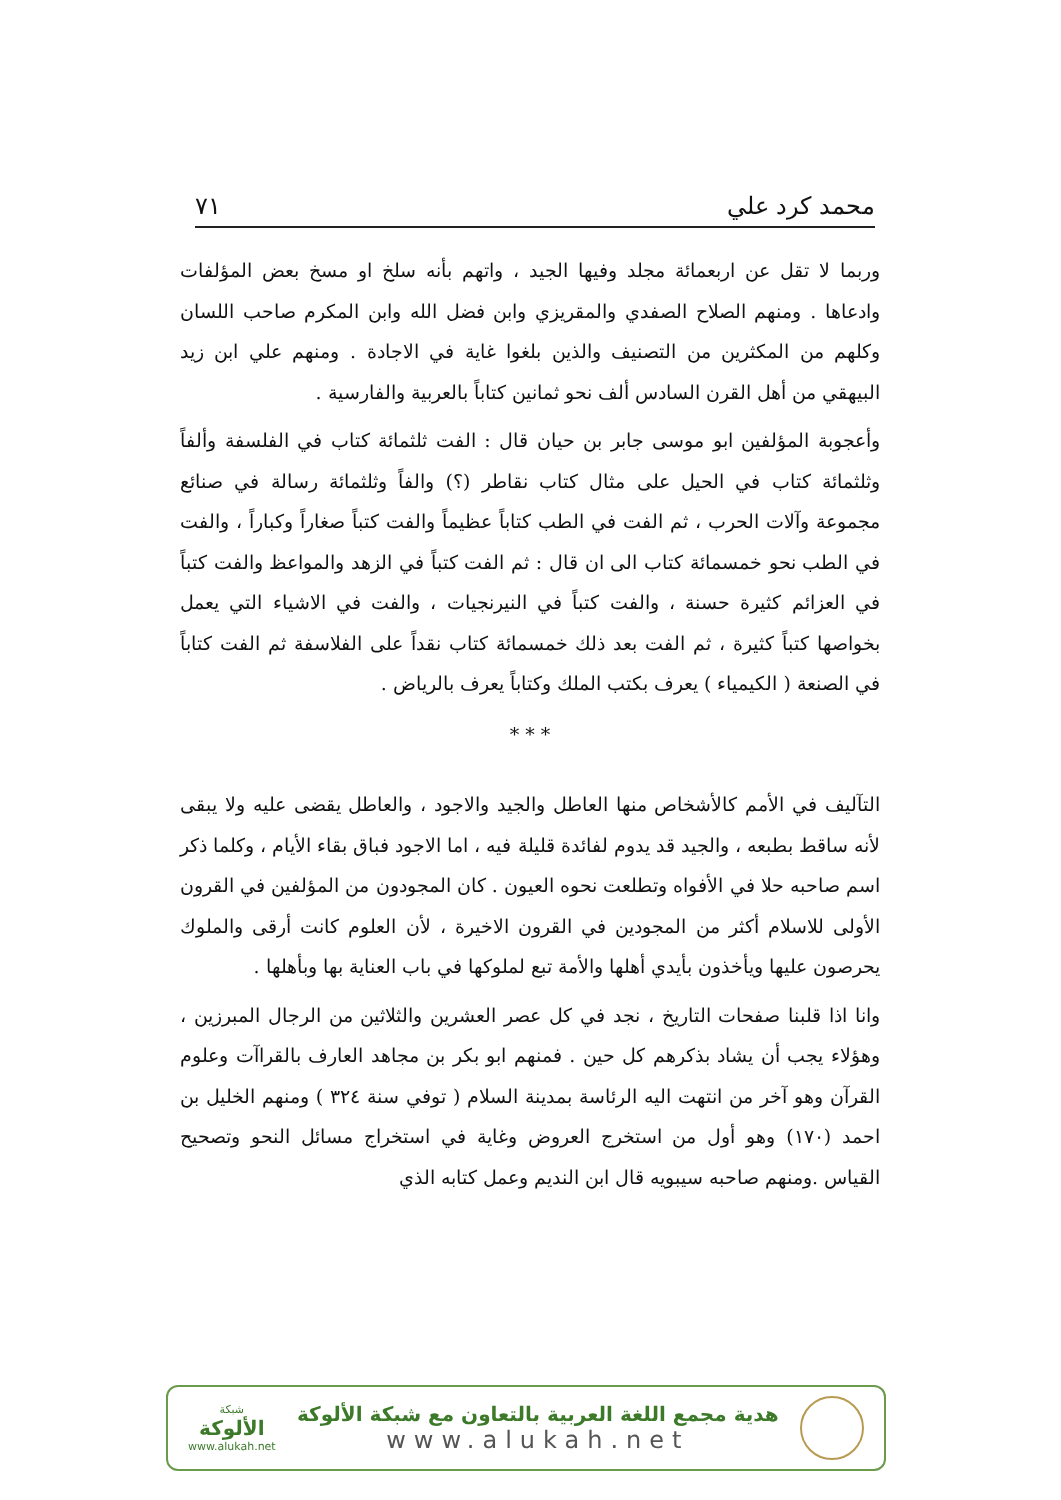محمد كرد علي ٧١
وربما لا تقل عن اربعمائة مجلد وفيها الجيد ، واتهم بأنه سلخ او مسخ بعض المؤلفات وادعاها . ومنهم الصلاح الصفدي والمقريزي وابن فضل الله وابن المكرم صاحب اللسان وكلهم من المكثرين من التصنيف والذين بلغوا غاية في الاجادة . ومنهم علي ابن زيد البيهقي من أهل القرن السادس ألف نحو ثمانين كتاباً بالعربية والفارسية .
وأعجوبة المؤلفين ابو موسى جابر بن حيان قال : الفت ثلثمائة كتاب في الفلسفة وألفاً وثلثمائة كتاب في الحيل على مثال كتاب نقاطر (؟) والفاً وثلثمائة رسالة في صنائع مجموعة وآلات الحرب ، ثم الفت في الطب كتاباً عظيماً والفت كتباً صغاراً وكباراً ، والفت في الطب نحو خمسمائة كتاب الى ان قال : ثم الفت كتباً في الزهد والمواعظ والفت كتباً في العزائم كثيرة حسنة ، والفت كتباً في النيرنجيات ، والفت في الاشياء التي يعمل بخواصها كتباً كثيرة ، ثم الفت بعد ذلك خمسمائة كتاب نقداً على الفلاسفة ثم الفت كتاباً في الصنعة ( الكيمياء ) يعرف بكتب الملك وكتاباً يعرف بالرياض .
* * *
التآليف في الأمم كالأشخاص منها العاطل والجيد والاجود ، والعاطل يقضى عليه ولا يبقى لأنه ساقط بطبعه ، والجيد قد يدوم لفائدة قليلة فيه ، اما الاجود فباق بقاء الأيام ، وكلما ذكر اسم صاحبه حلا في الأفواه وتطلعت نحوه العيون . كان المجودون من المؤلفين في القرون الأولى للاسلام أكثر من المجودين في القرون الاخيرة ، لأن العلوم كانت أرقى والملوك يحرصون عليها ويأخذون بأيدي أهلها والأمة تبع لملوكها في باب العناية بها وبأهلها .
وانا اذا قلبنا صفحات التاريخ ، نجد في كل عصر العشرين والثلاثين من الرجال المبرزين ، وهؤلاء يجب أن يشاد بذكرهم كل حين . فمنهم ابو بكر بن مجاهد العارف بالقراآت وعلوم القرآن وهو آخر من انتهت اليه الرئاسة بمدينة السلام ( توفي سنة ٣٢٤ ) ومنهم الخليل بن احمد (١٧٠) وهو أول من استخرج العروض وغاية في استخراج مسائل النحو وتصحيح القياس .ومنهم صاحبه سيبويه قال ابن النديم وعمل كتابه الذي
شبكة
الألوكة
www.alukah.net
هدية مجمع اللغة العربية بالتعاون مع شبكة الألوكة
www.alukah.net